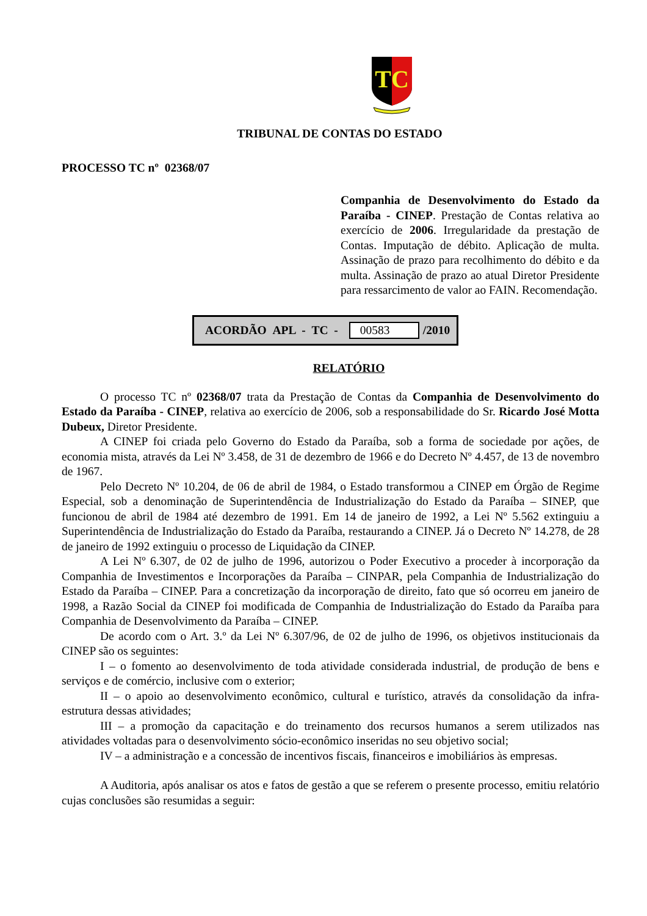TC
TRIBUNAL DE CONTAS DO ESTADO
PROCESSO TC nº 02368/07
Companhia de Desenvolvimento do Estado da Paraíba - CINEP. Prestação de Contas relativa ao exercício de 2006. Irregularidade da prestação de Contas. Imputação de débito. Aplicação de multa. Assinação de prazo para recolhimento do débito e da multa. Assinação de prazo ao atual Diretor Presidente para ressarcimento de valor ao FAIN. Recomendação.
ACORDÃO APL - TC - 00583 /2010
RELATÓRIO
O processo TC nº 02368/07 trata da Prestação de Contas da Companhia de Desenvolvimento do Estado da Paraíba - CINEP, relativa ao exercício de 2006, sob a responsabilidade do Sr. Ricardo José Motta Dubeux, Diretor Presidente.
A CINEP foi criada pelo Governo do Estado da Paraíba, sob a forma de sociedade por ações, de economia mista, através da Lei Nº 3.458, de 31 de dezembro de 1966 e do Decreto Nº 4.457, de 13 de novembro de 1967.
Pelo Decreto Nº 10.204, de 06 de abril de 1984, o Estado transformou a CINEP em Órgão de Regime Especial, sob a denominação de Superintendência de Industrialização do Estado da Paraíba – SINEP, que funcionou de abril de 1984 até dezembro de 1991. Em 14 de janeiro de 1992, a Lei Nº 5.562 extinguiu a Superintendência de Industrialização do Estado da Paraíba, restaurando a CINEP. Já o Decreto Nº 14.278, de 28 de janeiro de 1992 extinguiu o processo de Liquidação da CINEP.
A Lei Nº 6.307, de 02 de julho de 1996, autorizou o Poder Executivo a proceder à incorporação da Companhia de Investimentos e Incorporações da Paraíba – CINPAR, pela Companhia de Industrialização do Estado da Paraíba – CINEP. Para a concretização da incorporação de direito, fato que só ocorreu em janeiro de 1998, a Razão Social da CINEP foi modificada de Companhia de Industrialização do Estado da Paraíba para Companhia de Desenvolvimento da Paraíba – CINEP.
De acordo com o Art. 3.º da Lei Nº 6.307/96, de 02 de julho de 1996, os objetivos institucionais da CINEP são os seguintes:
I – o fomento ao desenvolvimento de toda atividade considerada industrial, de produção de bens e serviços e de comércio, inclusive com o exterior;
II – o apoio ao desenvolvimento econômico, cultural e turístico, através da consolidação da infra-estrutura dessas atividades;
III – a promoção da capacitação e do treinamento dos recursos humanos a serem utilizados nas atividades voltadas para o desenvolvimento sócio-econômico inseridas no seu objetivo social;
IV – a administração e a concessão de incentivos fiscais, financeiros e imobiliários às empresas.
A Auditoria, após analisar os atos e fatos de gestão a que se referem o presente processo, emitiu relatório cujas conclusões são resumidas a seguir: